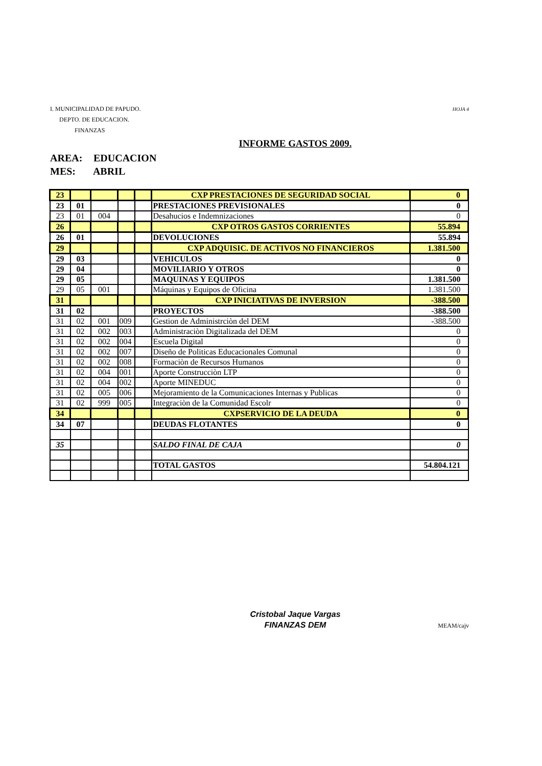HOJA 4 I. MUNICIPALIDAD DE PAPUDO.
DEPTO. DE EDUCACION.
FINANZAS
INFORME GASTOS 2009.
AREA: EDUCACION
MES: ABRIL
| 23 | | | | | CXP PRESTACIONES DE SEGURIDAD SOCIAL | 0 |
| 23 | 01 | | | | PRESTACIONES PREVISIONALES | 0 |
| 23 | 01 | 004 | | | Desahucios e Indemnizaciones | 0 |
| 26 | | | | | CXP OTROS GASTOS CORRIENTES | 55.894 |
| 26 | 01 | | | | DEVOLUCIONES | 55.894 |
| 29 | | | | | CXP ADQUISIC. DE ACTIVOS NO FINANCIEROS | 1.381.500 |
| 29 | 03 | | | | VEHICULOS | 0 |
| 29 | 04 | | | | MOVILIARIO Y OTROS | 0 |
| 29 | 05 | | | | MAQUINAS Y EQUIPOS | 1.381.500 |
| 29 | 05 | 001 | | | Máquinas y Equipos de Oficina | 1.381.500 |
| 31 | | | | | CXP INICIATIVAS DE INVERSION | -388.500 |
| 31 | 02 | | | | PROYECTOS | -388.500 |
| 31 | 02 | 001 | 009 | | Gestion de Administrciòn del DEM | -388.500 |
| 31 | 02 | 002 | 003 | | Administraciòn Digitalizada del DEM | 0 |
| 31 | 02 | 002 | 004 | | Escuela Digital | 0 |
| 31 | 02 | 002 | 007 | | Diseño de Politicas Educacionales Comunal | 0 |
| 31 | 02 | 002 | 008 | | Formaciòn de Recursos Humanos | 0 |
| 31 | 02 | 004 | 001 | | Aporte Construcciòn LTP | 0 |
| 31 | 02 | 004 | 002 | | Aporte MINEDUC | 0 |
| 31 | 02 | 005 | 006 | | Mejoramiento de la Comunicaciones Internas y Publicas | 0 |
| 31 | 02 | 999 | 005 | | Integraciòn de la Comunidad Escolr | 0 |
| 34 | | | | | CXPSERVICIO DE LA DEUDA | 0 |
| 34 | 07 | | | | DEUDAS FLOTANTES | 0 |
| 35 | | | | | SALDO FINAL DE CAJA | 0 |
| | | | | | TOTAL GASTOS | 54.804.121 |
Cristobal Jaque Vargas
FINANZAS DEM
MEAM/cajv